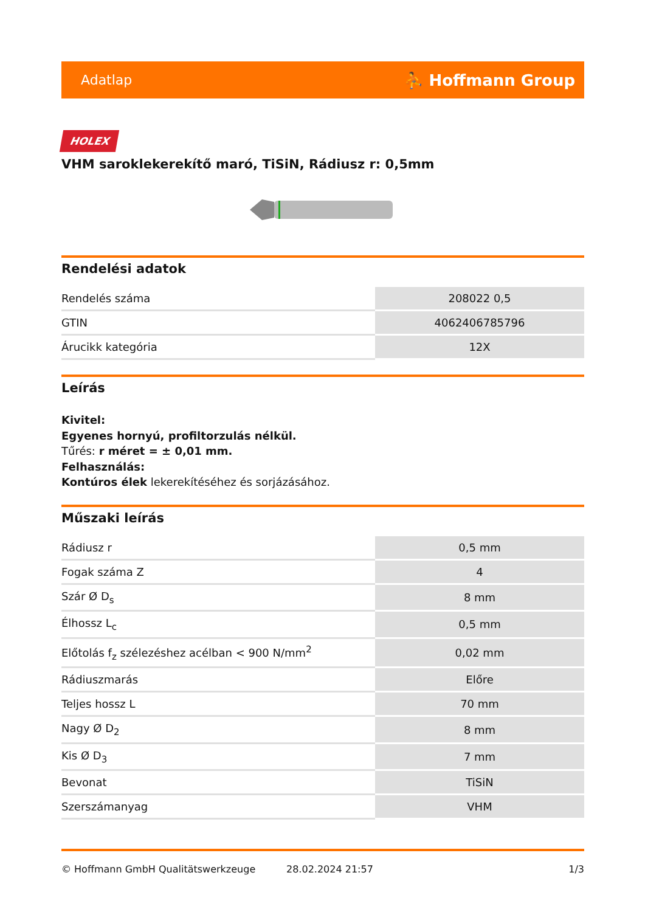Adatlap ⛹ Hoffmann Group
HOLEX
VHM saroklekerekítő maró, TiSiN, Rádiusz r: 0,5mm
Rendelési adatok
| Rendelés száma | 208022 0,5 |
| GTIN | 4062406785796 |
| Árucikk kategória | 12X |
Leírás
Kivitel:
Egyenes hornyú, profiltorzulás nélkül.
Tűrés: r méret = ± 0,01 mm.
Felhasználás:
Kontúros élek lekerekítéséhez és sorjázásához.
Műszaki leírás
| Rádiusz r | 0,5 mm |
| Fogak száma Z | 4 |
| Szár Ø D<sub>s</sub> | 8 mm |
| Élhossz L<sub>c</sub> | 0,5 mm |
| Előtolás f<sub>z</sub> szélezéshez acélban < 900 N/mm<sup>2</sup> | 0,02 mm |
| Rádiuszmarás | Előre |
| Teljes hossz L | 70 mm |
| Nagy Ø D<sub>2</sub> | 8 mm |
| Kis Ø D<sub>3</sub> | 7 mm |
| Bevonat | TiSiN |
| Szerszámanyag | VHM |
© Hoffmann GmbH Qualitätswerkzeuge 28.02.2024 21:57 1/3